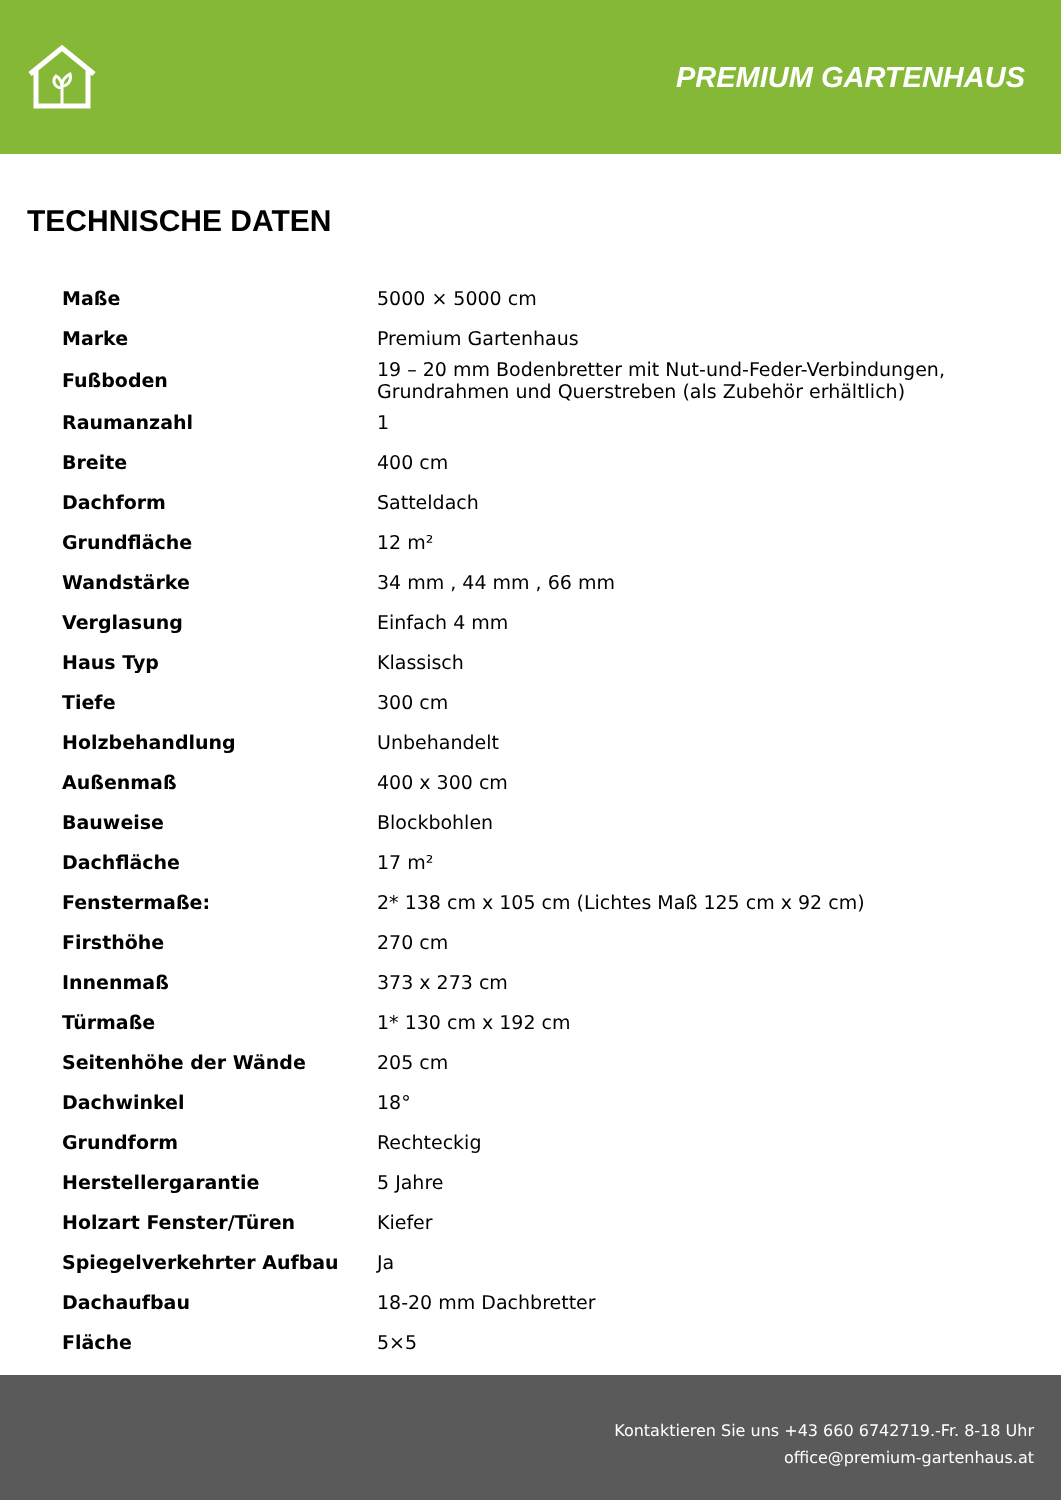PREMIUM GARTENHAUS
TECHNISCHE DATEN
| Maße | 5000 × 5000 cm |
| Marke | Premium Gartenhaus |
| Fußboden | 19 – 20 mm Bodenbretter mit Nut-und-Feder-Verbindungen, Grundrahmen und Querstreben (als Zubehör erhältlich) |
| Raumanzahl | 1 |
| Breite | 400 cm |
| Dachform | Satteldach |
| Grundfläche | 12 m² |
| Wandstärke | 34 mm , 44 mm , 66 mm |
| Verglasung | Einfach 4 mm |
| Haus Typ | Klassisch |
| Tiefe | 300 cm |
| Holzbehandlung | Unbehandelt |
| Außenmaß | 400 x 300 cm |
| Bauweise | Blockbohlen |
| Dachfläche | 17 m² |
| Fenstermaße: | 2* 138 cm x 105 cm (Lichtes Maß 125 cm x 92 cm) |
| Firsthöhe | 270 cm |
| Innenmaß | 373 x 273 cm |
| Türmaße | 1* 130 cm x 192 cm |
| Seitenhöhe der Wände | 205 cm |
| Dachwinkel | 18° |
| Grundform | Rechteckig |
| Herstellergarantie | 5 Jahre |
| Holzart Fenster/Türen | Kiefer |
| Spiegelverkehrter Aufbau | Ja |
| Dachaufbau | 18-20 mm Dachbretter |
| Fläche | 5×5 |
Kontaktieren Sie uns +43 660 6742719.-Fr. 8-18 Uhr
office@premium-gartenhaus.at